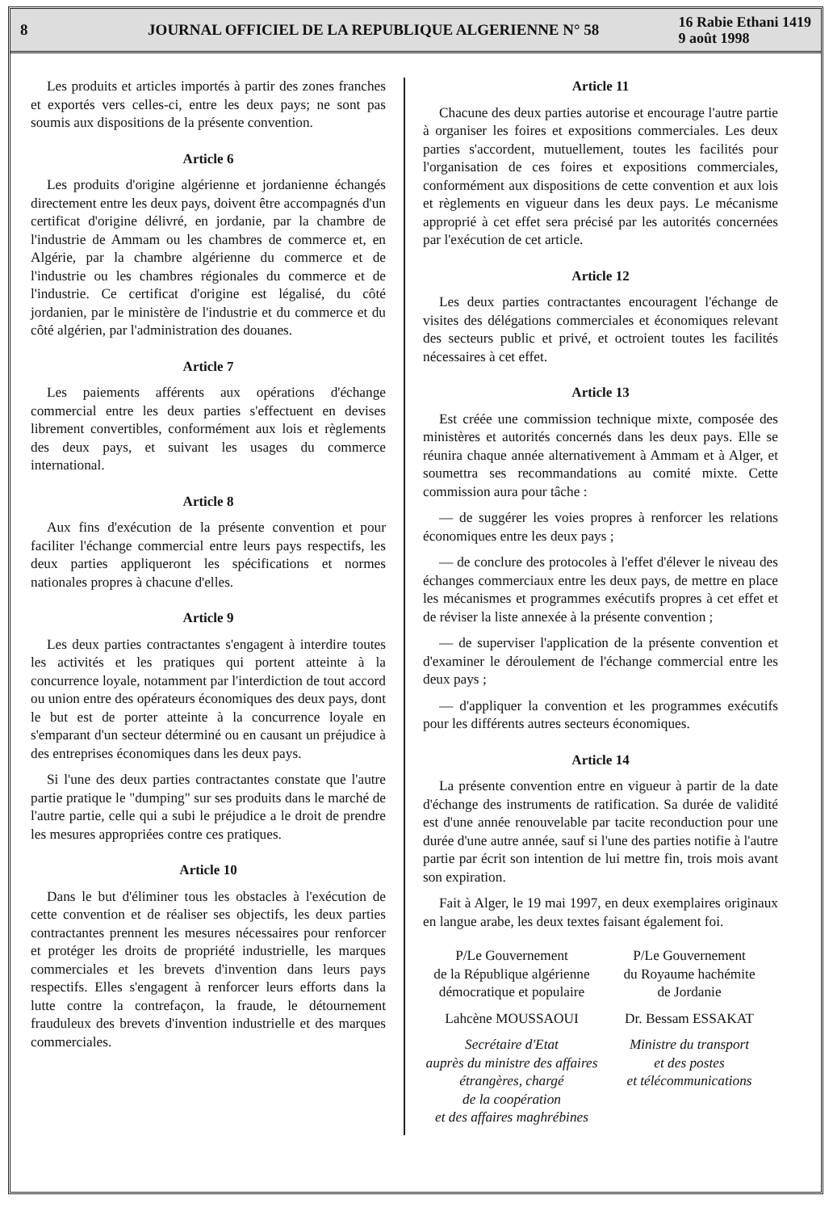8
JOURNAL OFFICIEL DE LA REPUBLIQUE ALGERIENNE N° 58
16 Rabie Ethani 1419
9 août 1998
Les produits et articles importés à partir des zones franches et exportés vers celles-ci, entre les deux pays; ne sont pas soumis aux dispositions de la présente convention.
Article 6
Les produits d'origine algérienne et jordanienne échangés directement entre les deux pays, doivent être accompagnés d'un certificat d'origine délivré, en jordanie, par la chambre de l'industrie de Ammam ou les chambres de commerce et, en Algérie, par la chambre algérienne du commerce et de l'industrie ou les chambres régionales du commerce et de l'industrie. Ce certificat d'origine est légalisé, du côté jordanien, par le ministère de l'industrie et du commerce et du côté algérien, par l'administration des douanes.
Article 7
Les paiements afférents aux opérations d'échange commercial entre les deux parties s'effectuent en devises librement convertibles, conformément aux lois et règlements des deux pays, et suivant les usages du commerce international.
Article 8
Aux fins d'exécution de la présente convention et pour faciliter l'échange commercial entre leurs pays respectifs, les deux parties appliqueront les spécifications et normes nationales propres à chacune d'elles.
Article 9
Les deux parties contractantes s'engagent à interdire toutes les activités et les pratiques qui portent atteinte à la concurrence loyale, notamment par l'interdiction de tout accord ou union entre des opérateurs économiques des deux pays, dont le but est de porter atteinte à la concurrence loyale en s'emparant d'un secteur déterminé ou en causant un préjudice à des entreprises économiques dans les deux pays.
Si l'une des deux parties contractantes constate que l'autre partie pratique le "dumping" sur ses produits dans le marché de l'autre partie, celle qui a subi le préjudice a le droit de prendre les mesures appropriées contre ces pratiques.
Article 10
Dans le but d'éliminer tous les obstacles à l'exécution de cette convention et de réaliser ses objectifs, les deux parties contractantes prennent les mesures nécessaires pour renforcer et protéger les droits de propriété industrielle, les marques commerciales et les brevets d'invention dans leurs pays respectifs. Elles s'engagent à renforcer leurs efforts dans la lutte contre la contrefaçon, la fraude, le détournement frauduleux des brevets d'invention industrielle et des marques commerciales.
Article 11
Chacune des deux parties autorise et encourage l'autre partie à organiser les foires et expositions commerciales. Les deux parties s'accordent, mutuellement, toutes les facilités pour l'organisation de ces foires et expositions commerciales, conformément aux dispositions de cette convention et aux lois et règlements en vigueur dans les deux pays. Le mécanisme approprié à cet effet sera précisé par les autorités concernées par l'exécution de cet article.
Article 12
Les deux parties contractantes encouragent l'échange de visites des délégations commerciales et économiques relevant des secteurs public et privé, et octroient toutes les facilités nécessaires à cet effet.
Article 13
Est créée une commission technique mixte, composée des ministères et autorités concernés dans les deux pays. Elle se réunira chaque année alternativement à Ammam et à Alger, et soumettra ses recommandations au comité mixte. Cette commission aura pour tâche :
— de suggérer les voies propres à renforcer les relations économiques entre les deux pays ;
— de conclure des protocoles à l'effet d'élever le niveau des échanges commerciaux entre les deux pays, de mettre en place les mécanismes et programmes exécutifs propres à cet effet et de réviser la liste annexée à la présente convention ;
— de superviser l'application de la présente convention et d'examiner le déroulement de l'échange commercial entre les deux pays ;
— d'appliquer la convention et les programmes exécutifs pour les différents autres secteurs économiques.
Article 14
La présente convention entre en vigueur à partir de la date d'échange des instruments de ratification. Sa durée de validité est d'une année renouvelable par tacite reconduction pour une durée d'une autre année, sauf si l'une des parties notifie à l'autre partie par écrit son intention de lui mettre fin, trois mois avant son expiration.
Fait à Alger, le 19 mai 1997, en deux exemplaires originaux en langue arabe, les deux textes faisant également foi.
P/Le Gouvernement
de la République algérienne
démocratique et populaire
Lahcène MOUSSAOUI
Secrétaire d'Etat
auprès du ministre des affaires
étrangères, chargé
de la coopération
et des affaires maghrébines
P/Le Gouvernement
du Royaume hachémite
de Jordanie
Dr. Bessam ESSAKAT
Ministre du transport
et des postes
et télécommunications